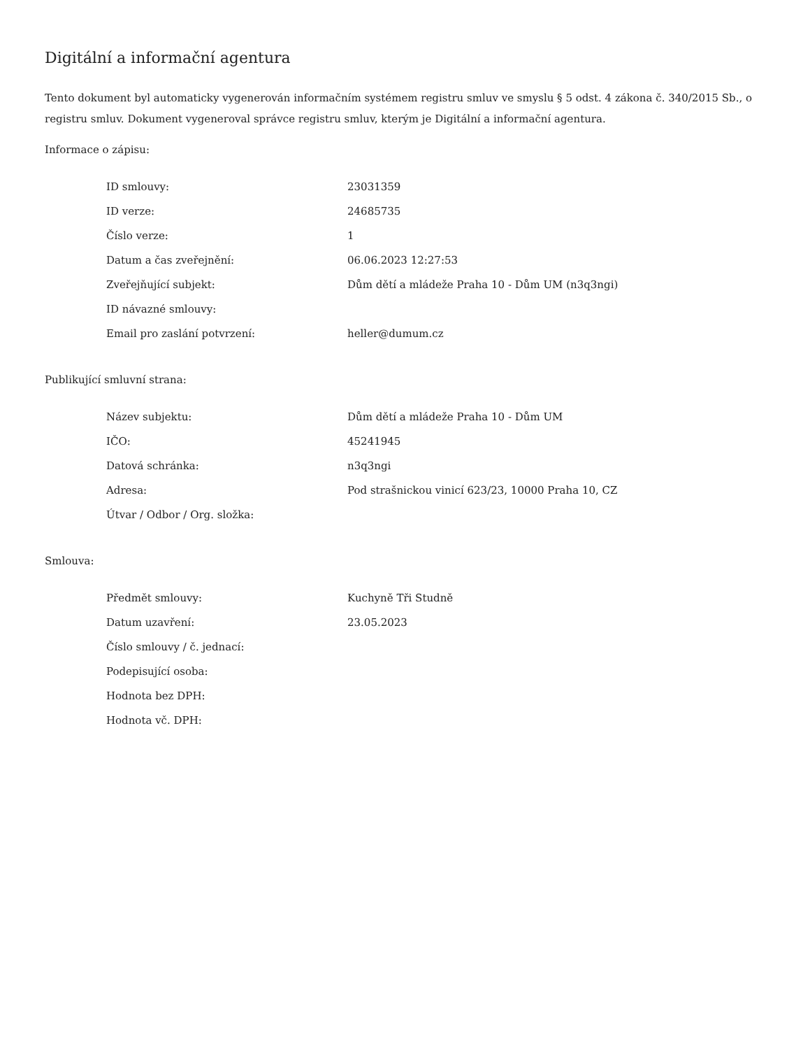Digitální a informační agentura
Tento dokument byl automaticky vygenerován informačním systémem registru smluv ve smyslu § 5 odst. 4 zákona č. 340/2015 Sb., o registru smluv. Dokument vygeneroval správce registru smluv, kterým je Digitální a informační agentura.
Informace o zápisu:
| ID smlouvy: | 23031359 |
| ID verze: | 24685735 |
| Číslo verze: | 1 |
| Datum a čas zveřejnění: | 06.06.2023 12:27:53 |
| Zveřejňující subjekt: | Dům dětí a mládeže Praha 10 - Dům UM (n3q3ngi) |
| ID návazné smlouvy: | |
| Email pro zaslání potvrzení: | heller@dumum.cz |
Publikující smluvní strana:
| Název subjektu: | Dům dětí a mládeže Praha 10 - Dům UM |
| IČO: | 45241945 |
| Datová schránka: | n3q3ngi |
| Adresa: | Pod strašnickou vinicí 623/23, 10000 Praha 10, CZ |
| Útvar / Odbor / Org. složka: | |
Smlouva:
| Předmět smlouvy: | Kuchyně Tři Studně |
| Datum uzavření: | 23.05.2023 |
| Číslo smlouvy / č. jednací: | |
| Podepisující osoba: | |
| Hodnota bez DPH: | |
| Hodnota vč. DPH: | |